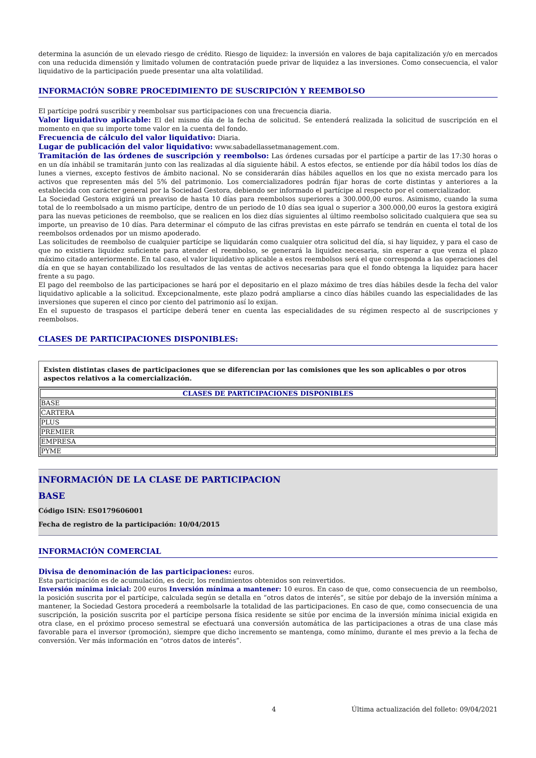determina la asunción de un elevado riesgo de crédito. Riesgo de liquidez: la inversión en valores de baja capitalización y/o en mercados con una reducida dimensión y limitado volumen de contratación puede privar de liquidez a las inversiones. Como consecuencia, el valor liquidativo de la participación puede presentar una alta volatilidad.
INFORMACIÓN SOBRE PROCEDIMIENTO DE SUSCRIPCIÓN Y REEMBOLSO
El partícipe podrá suscribir y reembolsar sus participaciones con una frecuencia diaria.
Valor liquidativo aplicable: El del mismo día de la fecha de solicitud. Se entenderá realizada la solicitud de suscripción en el momento en que su importe tome valor en la cuenta del fondo.
Frecuencia de cálculo del valor liquidativo: Diaria.
Lugar de publicación del valor liquidativo: www.sabadellassetmanagement.com.
Tramitación de las órdenes de suscripción y reembolso: Las órdenes cursadas por el partícipe a partir de las 17:30 horas o en un día inhábil se tramitarán junto con las realizadas al día siguiente hábil. A estos efectos, se entiende por día hábil todos los días de lunes a viernes, excepto festivos de ámbito nacional. No se considerarán días hábiles aquellos en los que no exista mercado para los activos que representen más del 5% del patrimonio. Los comercializadores podrán fijar horas de corte distintas y anteriores a la establecida con carácter general por la Sociedad Gestora, debiendo ser informado el partícipe al respecto por el comercializador.
La Sociedad Gestora exigirá un preaviso de hasta 10 días para reembolsos superiores a 300.000,00 euros. Asimismo, cuando la suma total de lo reembolsado a un mismo partícipe, dentro de un periodo de 10 días sea igual o superior a 300.000,00 euros la gestora exigirá para las nuevas peticiones de reembolso, que se realicen en los diez días siguientes al último reembolso solicitado cualquiera que sea su importe, un preaviso de 10 días. Para determinar el cómputo de las cifras previstas en este párrafo se tendrán en cuenta el total de los reembolsos ordenados por un mismo apoderado.
Las solicitudes de reembolso de cualquier partícipe se liquidarán como cualquier otra solicitud del día, si hay liquidez, y para el caso de que no existiera liquidez suficiente para atender el reembolso, se generará la liquidez necesaria, sin esperar a que venza el plazo máximo citado anteriormente. En tal caso, el valor liquidativo aplicable a estos reembolsos será el que corresponda a las operaciones del día en que se hayan contabilizado los resultados de las ventas de activos necesarias para que el fondo obtenga la liquidez para hacer frente a su pago.
El pago del reembolso de las participaciones se hará por el depositario en el plazo máximo de tres días hábiles desde la fecha del valor liquidativo aplicable a la solicitud. Excepcionalmente, este plazo podrá ampliarse a cinco días hábiles cuando las especialidades de las inversiones que superen el cinco por ciento del patrimonio así lo exijan.
En el supuesto de traspasos el partícipe deberá tener en cuenta las especialidades de su régimen respecto al de suscripciones y reembolsos.
CLASES DE PARTICIPACIONES DISPONIBLES:
Existen distintas clases de participaciones que se diferencian por las comisiones que les son aplicables o por otros aspectos relativos a la comercialización.
| CLASES DE PARTICIPACIONES DISPONIBLES |
| --- |
| BASE |
| CARTERA |
| PLUS |
| PREMIER |
| EMPRESA |
| PYME |
INFORMACIÓN DE LA CLASE DE PARTICIPACION
BASE
Código ISIN: ES0179606001
Fecha de registro de la participación: 10/04/2015
INFORMACIÓN COMERCIAL
Divisa de denominación de las participaciones: euros.
Esta participación es de acumulación, es decir, los rendimientos obtenidos son reinvertidos.
Inversión mínima inicial: 200 euros Inversión mínima a mantener: 10 euros. En caso de que, como consecuencia de un reembolso, la posición suscrita por el partícipe, calculada según se detalla en “otros datos de interés”, se sitúe por debajo de la inversión mínima a mantener, la Sociedad Gestora procederá a reembolsarle la totalidad de las participaciones. En caso de que, como consecuencia de una suscripción, la posición suscrita por el partícipe persona física residente se sitúe por encima de la inversión mínima inicial exigida en otra clase, en el próximo proceso semestral se efectuará una conversión automática de las participaciones a otras de una clase más favorable para el inversor (promoción), siempre que dicho incremento se mantenga, como mínimo, durante el mes previo a la fecha de conversión. Ver más información en “otros datos de interés”.
4 Última actualización del folleto: 09/04/2021